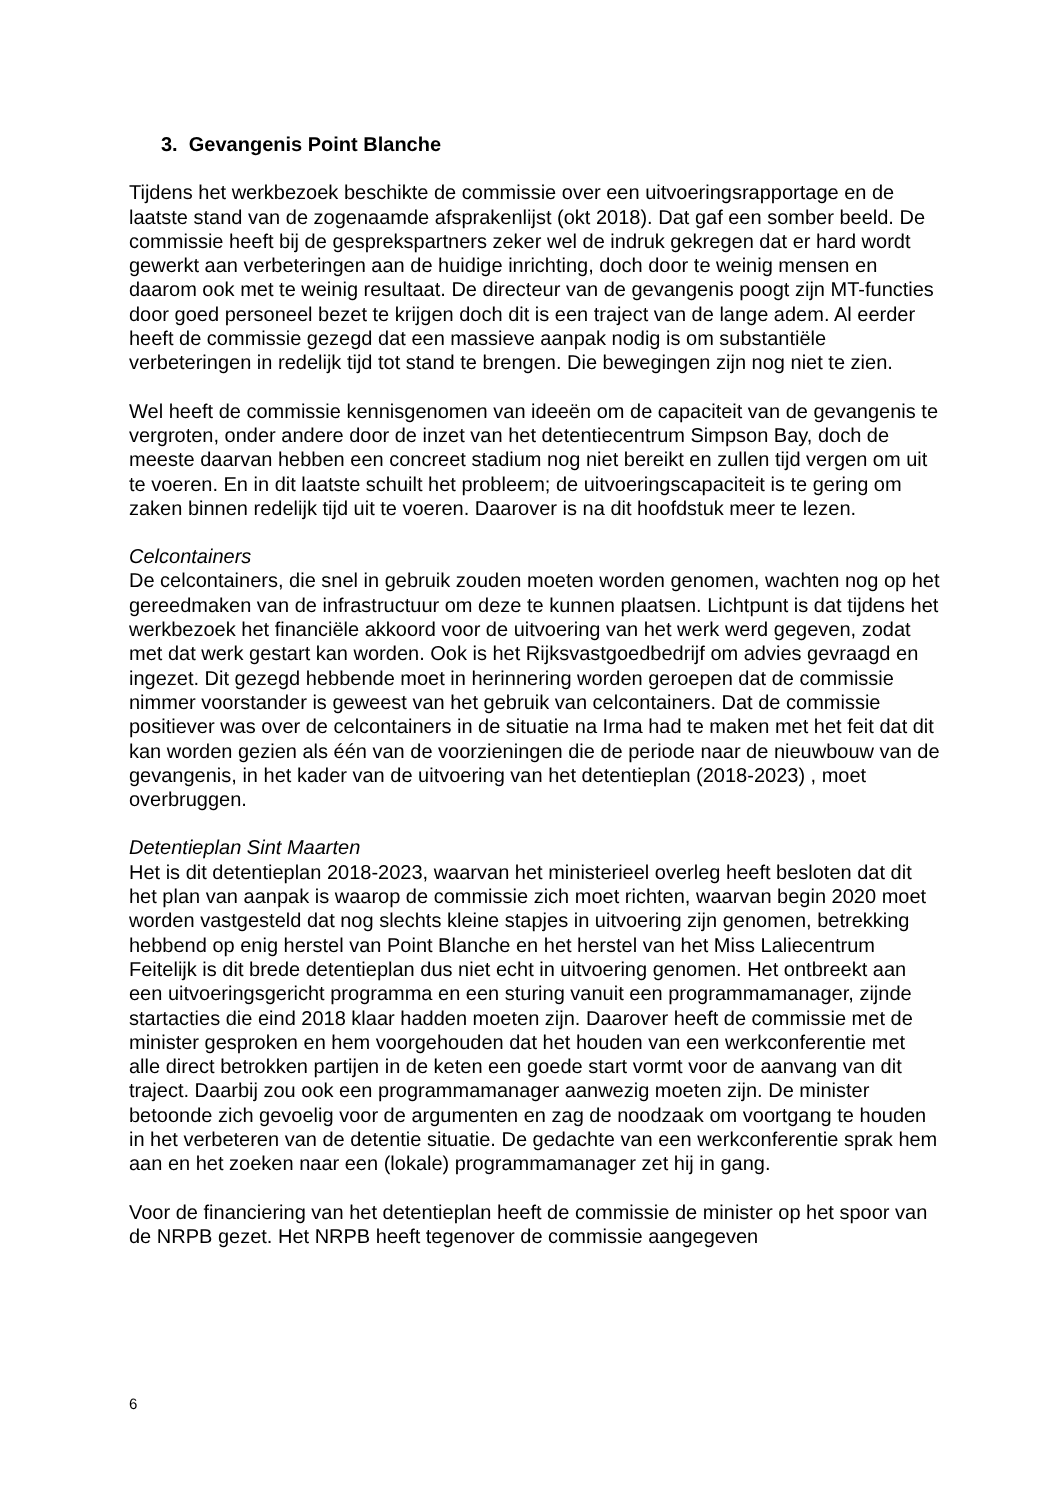3. Gevangenis Point Blanche
Tijdens het werkbezoek beschikte de commissie over een uitvoeringsrapportage en de laatste stand van de zogenaamde afsprakenlijst (okt 2018). Dat gaf een somber beeld. De commissie heeft bij de gesprekspartners zeker wel de indruk gekregen dat er hard wordt gewerkt aan verbeteringen aan de huidige inrichting, doch door te weinig mensen en daarom ook met te weinig resultaat. De directeur van de gevangenis poogt zijn MT-functies door goed personeel bezet te krijgen doch dit is een traject van de lange adem. Al eerder heeft de commissie gezegd dat een massieve aanpak nodig is om substantiële verbeteringen in redelijk tijd tot stand te brengen. Die bewegingen zijn nog niet te zien.
Wel heeft de commissie kennisgenomen van ideeën om de capaciteit van de gevangenis te vergroten, onder andere door de inzet van het detentiecentrum Simpson Bay, doch de meeste daarvan hebben een concreet stadium nog niet bereikt en zullen tijd vergen om uit te voeren. En in dit laatste schuilt het probleem; de uitvoeringscapaciteit is te gering om zaken binnen redelijk tijd uit te voeren. Daarover is na dit hoofdstuk meer te lezen.
Celcontainers
De celcontainers, die snel in gebruik zouden moeten worden genomen, wachten nog op het gereedmaken van de infrastructuur om deze te kunnen plaatsen. Lichtpunt is dat tijdens het werkbezoek het financiële akkoord voor de uitvoering van het werk werd gegeven, zodat met dat werk gestart kan worden. Ook is het Rijksvastgoedbedrijf om advies gevraagd en ingezet. Dit gezegd hebbende moet in herinnering worden geroepen dat de commissie nimmer voorstander is geweest van het gebruik van celcontainers. Dat de commissie positiever was over de celcontainers in de situatie na Irma had te maken met het feit dat dit kan worden gezien als één van de voorzieningen die de periode naar de nieuwbouw van de gevangenis, in het kader van de uitvoering van het detentieplan (2018-2023) , moet overbruggen.
Detentieplan Sint Maarten
Het is dit detentieplan 2018-2023, waarvan het ministerieel overleg heeft besloten dat dit het plan van aanpak is waarop de commissie zich moet richten, waarvan begin 2020 moet worden vastgesteld dat nog slechts kleine stapjes in uitvoering zijn genomen, betrekking hebbend op enig herstel van Point Blanche en het herstel van het Miss Laliecentrum Feitelijk is dit brede detentieplan dus niet echt in uitvoering genomen. Het ontbreekt aan een uitvoeringsgericht programma en een sturing vanuit een programmamanager, zijnde startacties die eind 2018 klaar hadden moeten zijn. Daarover heeft de commissie met de minister gesproken en hem voorgehouden dat het houden van een werkconferentie met alle direct betrokken partijen in de keten een goede start vormt voor de aanvang van dit traject. Daarbij zou ook een programmamanager aanwezig moeten zijn. De minister betoonde zich gevoelig voor de argumenten en zag de noodzaak om voortgang te houden in het verbeteren van de detentie situatie. De gedachte van een werkconferentie sprak hem aan en het zoeken naar een (lokale) programmamanager zet hij in gang.
Voor de financiering van het detentieplan heeft de commissie de minister op het spoor van de NRPB gezet. Het NRPB heeft tegenover de commissie aangegeven
6